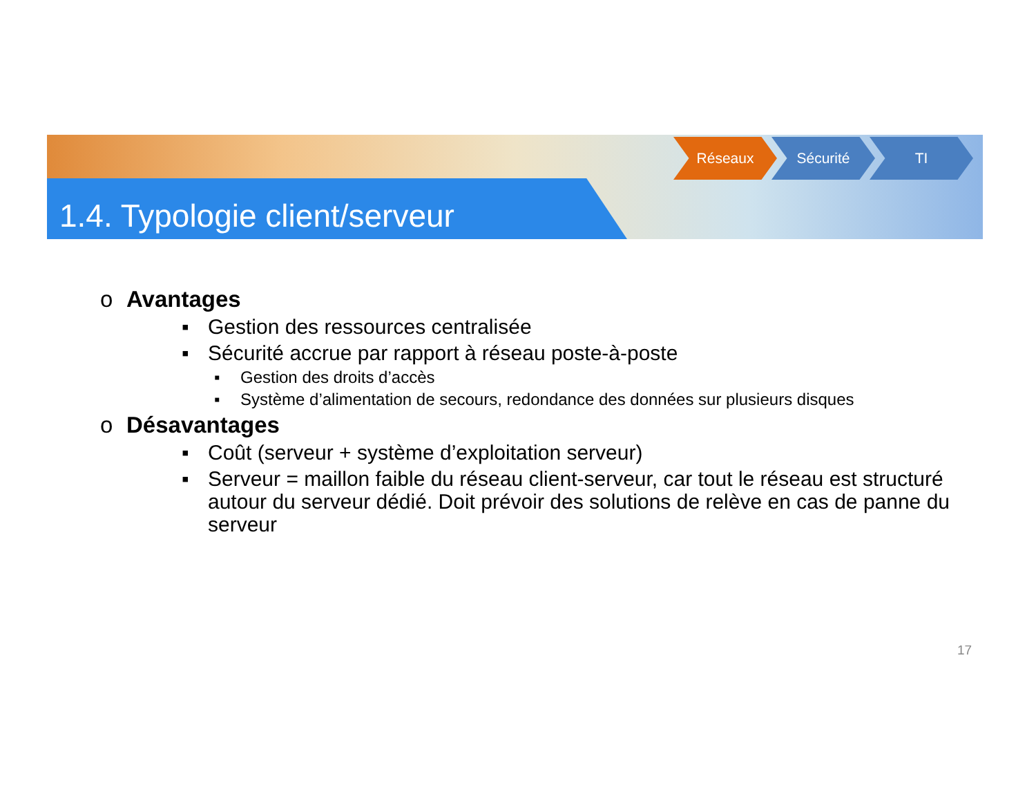1.4. Typologie client/serveur
Réseaux Sécurité TI
o Avantages
▪ Gestion des ressources centralisée
▪ Sécurité accrue par rapport à réseau poste-à-poste
▪ Gestion des droits d’accès
▪ Système d’alimentation de secours, redondance des données sur plusieurs disques
o Désavantages
▪ Coût (serveur + système d’exploitation serveur)
▪ Serveur = maillon faible du réseau client-serveur, car tout le réseau est structuré autour du serveur dédié. Doit prévoir des solutions de relève en cas de panne du serveur
17